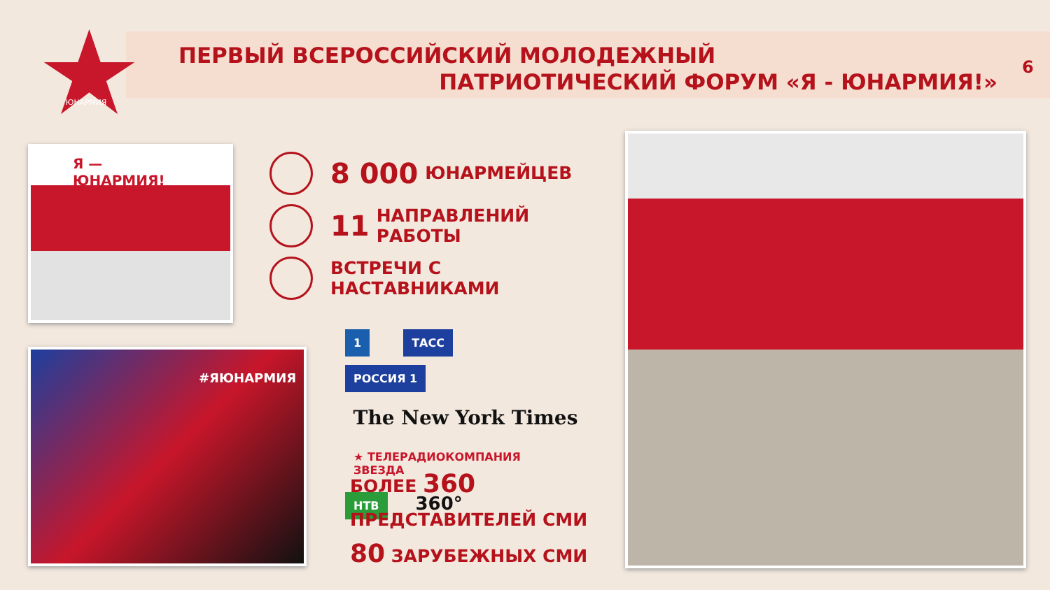ЮНАРМИЯ
ПЕРВЫЙ ВСЕРОССИЙСКИЙ МОЛОДЕЖНЫЙ
ПАТРИОТИЧЕСКИЙ ФОРУМ «Я - ЮНАРМИЯ!»
6
Я — ЮНАРМИЯ!
#ЯЮНАРМИЯ
8 000 ЮНАРМЕЙЦЕВ
11 НАПРАВЛЕНИЙ РАБОТЫ
ВСТРЕЧИ С НАСТАВНИКАМИ
1 ТАСС РОССИЯ 1
The New York Times
★ ТЕЛЕРАДИОКОМПАНИЯ ЗВЕЗДА НТВ 360°
БОЛЕЕ 360
ПРЕДСТАВИТЕЛЕЙ СМИ
80 ЗАРУБЕЖНЫХ СМИ